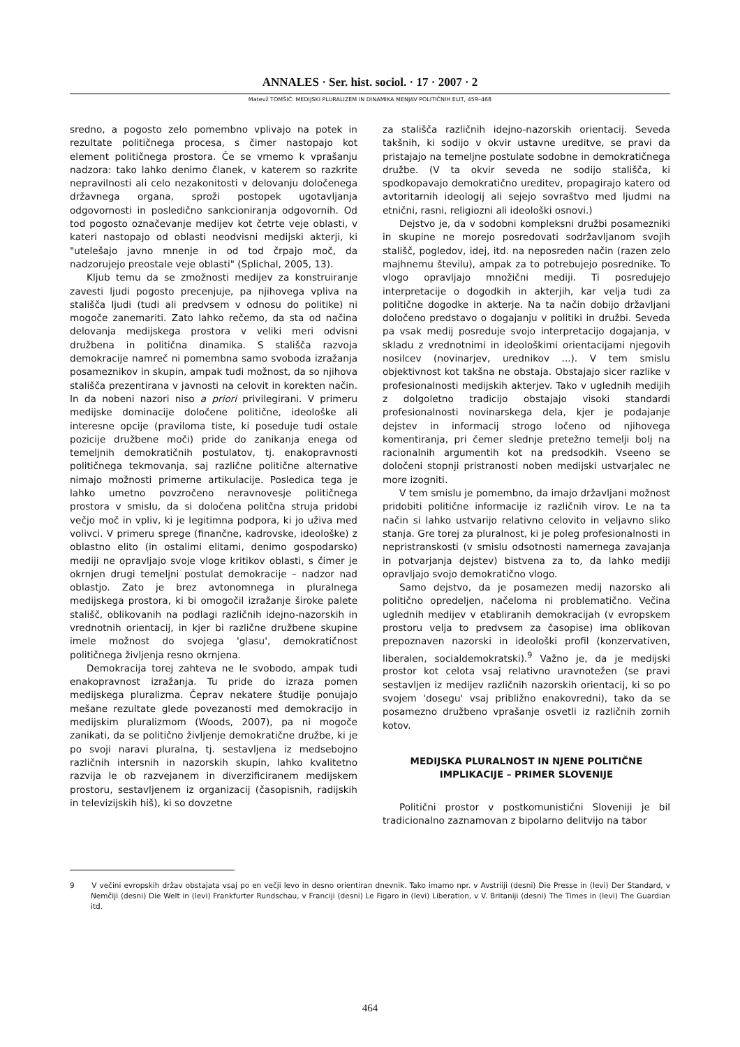ANNALES · Ser. hist. sociol. · 17 · 2007 · 2
Matevž TOMŠIČ: MEDIJSKI PLURALIZEM IN DINAMIKA MENJAV POLITIČNIH ELIT, 459–468
sredno, a pogosto zelo pomembno vplivajo na potek in rezultate političnega procesa, s čimer nastopajo kot element političnega prostora. Če se vrnemo k vprašanju nadzora: tako lahko denimo članek, v katerem so razkrite nepravilnosti ali celo nezakonitosti v delovanju določenega državnega organa, sproži postopek ugotavljanja odgovornosti in posledično sankcioniranja odgovornih. Od tod pogosto označevanje medijev kot četrte veje oblasti, v kateri nastopajo od oblasti neodvisni medijski akterji, ki "utelešajo javno mnenje in od tod črpajo moč, da nadzorujejo preostale veje oblasti" (Splichal, 2005, 13).
Kljub temu da se zmožnosti medijev za konstruiranje zavesti ljudi pogosto precenjuje, pa njihovega vpliva na stališča ljudi (tudi ali predvsem v odnosu do politike) ni mogoče zanemariti. Zato lahko rečemo, da sta od načina delovanja medijskega prostora v veliki meri odvisni družbena in politična dinamika. S stališča razvoja demokracije namreč ni pomembna samo svoboda izražanja posameznikov in skupin, ampak tudi možnost, da so njihova stališča prezentirana v javnosti na celovit in korekten način. In da nobeni nazori niso a priori privilegirani. V primeru medijske dominacije določene politične, ideološke ali interesne opcije (praviloma tiste, ki poseduje tudi ostale pozicije družbene moči) pride do zanikanja enega od temeljnih demokratičnih postulatov, tj. enakopravnosti političnega tekmovanja, saj različne politične alternative nimajo možnosti primerne artikulacije. Posledica tega je lahko umetno povzročeno neravnovesje političnega prostora v smislu, da si določena politčna struja pridobi večjo moč in vpliv, ki je legitimna podpora, ki jo uživa med volivci. V primeru sprege (finančne, kadrovske, ideološke) z oblastno elito (in ostalimi elitami, denimo gospodarsko) mediji ne opravljajo svoje vloge kritikov oblasti, s čimer je okrnjen drugi temeljni postulat demokracije – nadzor nad oblastjo. Zato je brez avtonomnega in pluralnega medijskega prostora, ki bi omogočil izražanje široke palete stališč, oblikovanih na podlagi različnih idejno-nazorskih in vrednotnih orientacij, in kjer bi različne družbene skupine imele možnost do svojega 'glasu', demokratičnost političnega življenja resno okrnjena.
Demokracija torej zahteva ne le svobodo, ampak tudi enakopravnost izražanja. Tu pride do izraza pomen medijskega pluralizma. Čeprav nekatere študije ponujajo mešane rezultate glede povezanosti med demokracijo in medijskim pluralizmom (Woods, 2007), pa ni mogoče zanikati, da se politično življenje demokratične družbe, ki je po svoji naravi pluralna, tj. sestavljena iz medsebojno različnih intersnih in nazorskih skupin, lahko kvalitetno razvija le ob razvejanem in diverzificiranem medijskem prostoru, sestavljenem iz organizacij (časopisnih, radijskih in televizijskih hiš), ki so dovzetne
za stališča različnih idejno-nazorskih orientacij. Seveda takšnih, ki sodijo v okvir ustavne ureditve, se pravi da pristajajo na temeljne postulate sodobne in demokratičnega družbe. (V ta okvir seveda ne sodijo stališča, ki spodkopavajo demokratično ureditev, propagirajo katero od avtoritarnih ideologij ali sejejo sovraštvo med ljudmi na etnični, rasni, religiozni ali ideološki osnovi.)
Dejstvo je, da v sodobni kompleksni družbi posamezniki in skupine ne morejo posredovati sodržavljanom svojih stališč, pogledov, idej, itd. na neposreden način (razen zelo majhnemu številu), ampak za to potrebujejo posrednike. To vlogo opravljajo množični mediji. Ti posredujejo interpretacije o dogodkih in akterjih, kar velja tudi za politične dogodke in akterje. Na ta način dobijo državljani določeno predstavo o dogajanju v politiki in družbi. Seveda pa vsak medij posreduje svojo interpretacijo dogajanja, v skladu z vrednotnimi in ideološkimi orientacijami njegovih nosilcev (novinarjev, urednikov ...). V tem smislu objektivnost kot takšna ne obstaja. Obstajajo sicer razlike v profesionalnosti medijskih akterjev. Tako v uglednih medijih z dolgoletno tradicijo obstajajo visoki standardi profesionalnosti novinarskega dela, kjer je podajanje dejstev in informacij strogo ločeno od njihovega komentiranja, pri čemer slednje pretežno temelji bolj na racionalnih argumentih kot na predsodkih. Vseeno se določeni stopnji pristranosti noben medijski ustvarjalec ne more izogniti.
V tem smislu je pomembno, da imajo državljani možnost pridobiti politične informacije iz različnih virov. Le na ta način si lahko ustvarijo relativno celovito in veljavno sliko stanja. Gre torej za pluralnost, ki je poleg profesionalnosti in nepristranskosti (v smislu odsotnosti namernega zavajanja in potvarjanja dejstev) bistvena za to, da lahko mediji opravljajo svojo demokratično vlogo.
Samo dejstvo, da je posamezen medij nazorsko ali politično opredeljen, načeloma ni problematično. Večina uglednih medijev v etabliranih demokracijah (v evropskem prostoru velja to predvsem za časopise) ima oblikovan prepoznaven nazorski in ideološki profil (konzervativen, liberalen, socialdemokratski).<sup>9</sup> Važno je, da je medijski prostor kot celota vsaj relativno uravnotežen (se pravi sestavljen iz medijev različnih nazorskih orientacij, ki so po svojem 'dosegu' vsaj približno enakovredni), tako da se posamezno družbeno vprašanje osvetli iz različnih zornih kotov.
MEDIJSKA PLURALNOST IN NJENE POLITIČNE
IMPLIKACIJE – PRIMER SLOVENIJE
Politični prostor v postkomunistični Sloveniji je bil tradicionalno zaznamovan z bipolarno delitvijo na tabor
9 V večini evropskih držav obstajata vsaj po en večji levo in desno orientiran dnevnik. Tako imamo npr. v Avstriiji (desni) Die Presse in (levi) Der Standard, v Nemčiji (desni) Die Welt in (levi) Frankfurter Rundschau, v Franciji (desni) Le Figaro in (levi) Liberation, v V. Britaniji (desni) The Times in (levi) The Guardian itd.
464